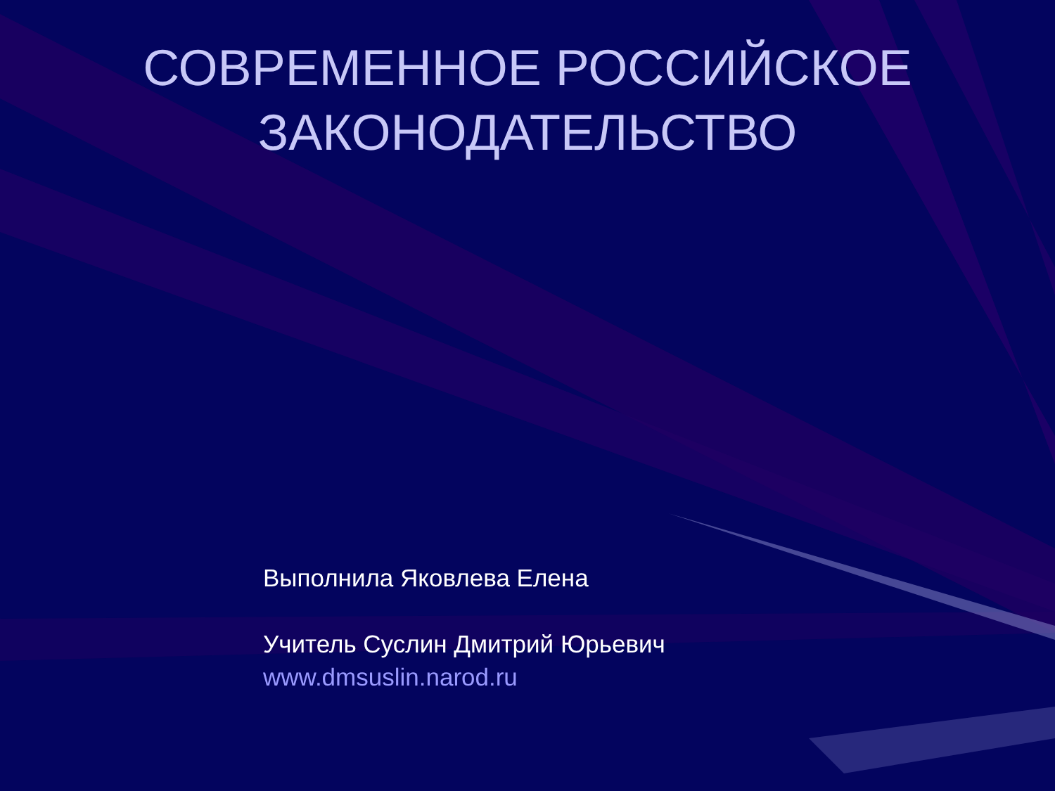СОВРЕМЕННОЕ РОССИЙСКОЕ
ЗАКОНОДАТЕЛЬСТВО
Выполнила Яковлева Елена
Учитель Суслин Дмитрий Юрьевич
www.dmsuslin.narod.ru